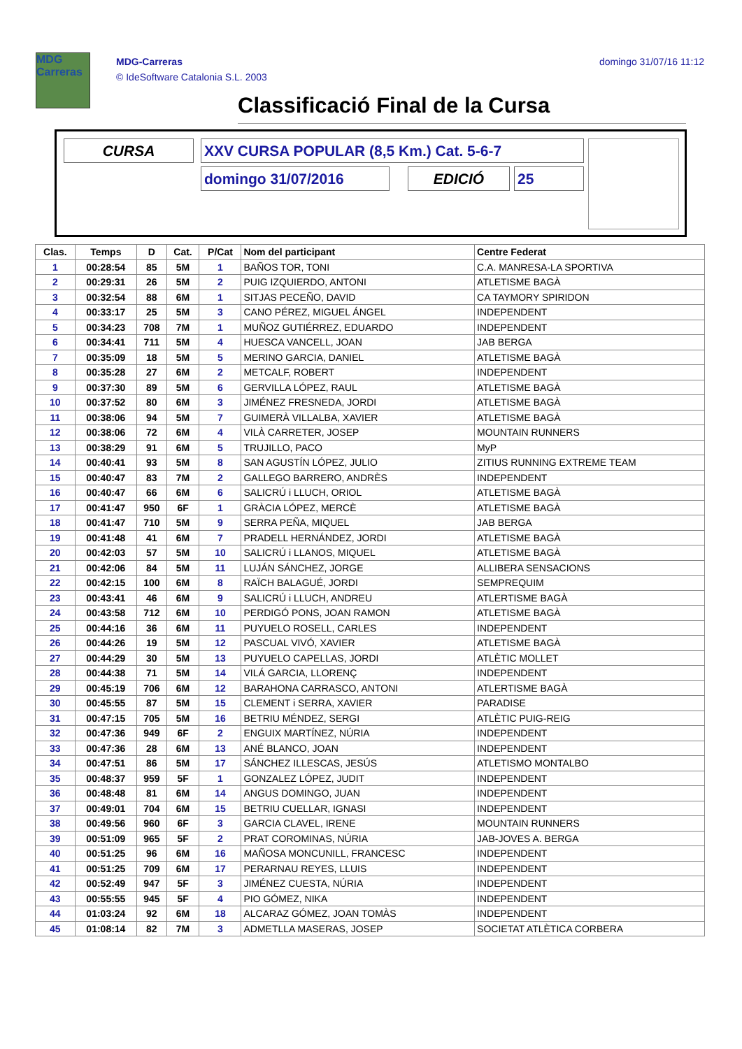MDG
Carreras
MDG-Carreras
© IdeSoftware Catalonia S.L. 2003
domingo 31/07/16 11:12
Classificació Final de la Cursa
CURSA XXV CURSA POPULAR (8,5 Km.) Cat. 5-6-7
domingo 31/07/2016 EDICIÓ 25
| Clas. | Temps | D | Cat. | P/Cat | Nom del participant | Centre Federat |
| --- | --- | --- | --- | --- | --- | --- |
| 1 | 00:28:54 | 85 | 5M | 1 | BAÑOS TOR, TONI | C.A. MANRESA-LA SPORTIVA |
| 2 | 00:29:31 | 26 | 5M | 2 | PUIG IZQUIERDO, ANTONI | ATLETISME BAGÀ |
| 3 | 00:32:54 | 88 | 6M | 1 | SITJAS PECEÑO, DAVID | CA TAYMORY SPIRIDON |
| 4 | 00:33:17 | 25 | 5M | 3 | CANO PÉREZ, MIGUEL ÁNGEL | INDEPENDENT |
| 5 | 00:34:23 | 708 | 7M | 1 | MUÑOZ GUTIÉRREZ, EDUARDO | INDEPENDENT |
| 6 | 00:34:41 | 711 | 5M | 4 | HUESCA VANCELL, JOAN | JAB BERGA |
| 7 | 00:35:09 | 18 | 5M | 5 | MERINO GARCIA, DANIEL | ATLETISME BAGÀ |
| 8 | 00:35:28 | 27 | 6M | 2 | METCALF, ROBERT | INDEPENDENT |
| 9 | 00:37:30 | 89 | 5M | 6 | GERVILLA LÓPEZ, RAUL | ATLETISME BAGÀ |
| 10 | 00:37:52 | 80 | 6M | 3 | JIMÉNEZ FRESNEDA, JORDI | ATLETISME BAGÀ |
| 11 | 00:38:06 | 94 | 5M | 7 | GUIMERÀ VILLALBA, XAVIER | ATLETISME BAGÀ |
| 12 | 00:38:06 | 72 | 6M | 4 | VILÀ CARRETER, JOSEP | MOUNTAIN RUNNERS |
| 13 | 00:38:29 | 91 | 6M | 5 | TRUJILLO, PACO | MyP |
| 14 | 00:40:41 | 93 | 5M | 8 | SAN AGUSTÍN LÓPEZ, JULIO | ZITIUS RUNNING EXTREME TEAM |
| 15 | 00:40:47 | 83 | 7M | 2 | GALLEGO BARRERO, ANDRÈS | INDEPENDENT |
| 16 | 00:40:47 | 66 | 6M | 6 | SALICRÚ i LLUCH, ORIOL | ATLETISME BAGÀ |
| 17 | 00:41:47 | 950 | 6F | 1 | GRÀCIA LÓPEZ, MERCÈ | ATLETISME BAGÀ |
| 18 | 00:41:47 | 710 | 5M | 9 | SERRA PEÑA, MIQUEL | JAB BERGA |
| 19 | 00:41:48 | 41 | 6M | 7 | PRADELL HERNÁNDEZ, JORDI | ATLETISME BAGÀ |
| 20 | 00:42:03 | 57 | 5M | 10 | SALICRÚ i LLANOS, MIQUEL | ATLETISME BAGÀ |
| 21 | 00:42:06 | 84 | 5M | 11 | LUJÁN SÁNCHEZ, JORGE | ALLIBERA SENSACIONS |
| 22 | 00:42:15 | 100 | 6M | 8 | RAÏCH BALAGUÉ, JORDI | SEMPREQUIM |
| 23 | 00:43:41 | 46 | 6M | 9 | SALICRÚ i LLUCH, ANDREU | ATLERTISME BAGÀ |
| 24 | 00:43:58 | 712 | 6M | 10 | PERDIGÓ PONS, JOAN RAMON | ATLETISME BAGÀ |
| 25 | 00:44:16 | 36 | 6M | 11 | PUYUELO ROSELL, CARLES | INDEPENDENT |
| 26 | 00:44:26 | 19 | 5M | 12 | PASCUAL VIVÓ, XAVIER | ATLETISME BAGÀ |
| 27 | 00:44:29 | 30 | 5M | 13 | PUYUELO CAPELLAS, JORDI | ATLÈTIC MOLLET |
| 28 | 00:44:38 | 71 | 5M | 14 | VILÁ GARCIA, LLORENÇ | INDEPENDENT |
| 29 | 00:45:19 | 706 | 6M | 12 | BARAHONA CARRASCO, ANTONI | ATLERTISME BAGÀ |
| 30 | 00:45:55 | 87 | 5M | 15 | CLEMENT i SERRA, XAVIER | PARADISE |
| 31 | 00:47:15 | 705 | 5M | 16 | BETRIU MÉNDEZ, SERGI | ATLÈTIC PUIG-REIG |
| 32 | 00:47:36 | 949 | 6F | 2 | ENGUIX MARTÍNEZ, NÚRIA | INDEPENDENT |
| 33 | 00:47:36 | 28 | 6M | 13 | ANÉ BLANCO, JOAN | INDEPENDENT |
| 34 | 00:47:51 | 86 | 5M | 17 | SÁNCHEZ ILLESCAS, JESÚS | ATLETISMO MONTALBO |
| 35 | 00:48:37 | 959 | 5F | 1 | GONZALEZ LÓPEZ, JUDIT | INDEPENDENT |
| 36 | 00:48:48 | 81 | 6M | 14 | ANGUS DOMINGO, JUAN | INDEPENDENT |
| 37 | 00:49:01 | 704 | 6M | 15 | BETRIU CUELLAR, IGNASI | INDEPENDENT |
| 38 | 00:49:56 | 960 | 6F | 3 | GARCIA CLAVEL, IRENE | MOUNTAIN RUNNERS |
| 39 | 00:51:09 | 965 | 5F | 2 | PRAT COROMINAS, NÚRIA | JAB-JOVES A. BERGA |
| 40 | 00:51:25 | 96 | 6M | 16 | MAÑOSA MONCUNILL, FRANCESC | INDEPENDENT |
| 41 | 00:51:25 | 709 | 6M | 17 | PERARNAU REYES, LLUIS | INDEPENDENT |
| 42 | 00:52:49 | 947 | 5F | 3 | JIMÉNEZ CUESTA, NÚRIA | INDEPENDENT |
| 43 | 00:55:55 | 945 | 5F | 4 | PIO GÓMEZ, NIKA | INDEPENDENT |
| 44 | 01:03:24 | 92 | 6M | 18 | ALCARAZ GÓMEZ, JOAN TOMÀS | INDEPENDENT |
| 45 | 01:08:14 | 82 | 7M | 3 | ADMETLLA MASERAS, JOSEP | SOCIETAT ATLÈTICA CORBERA |